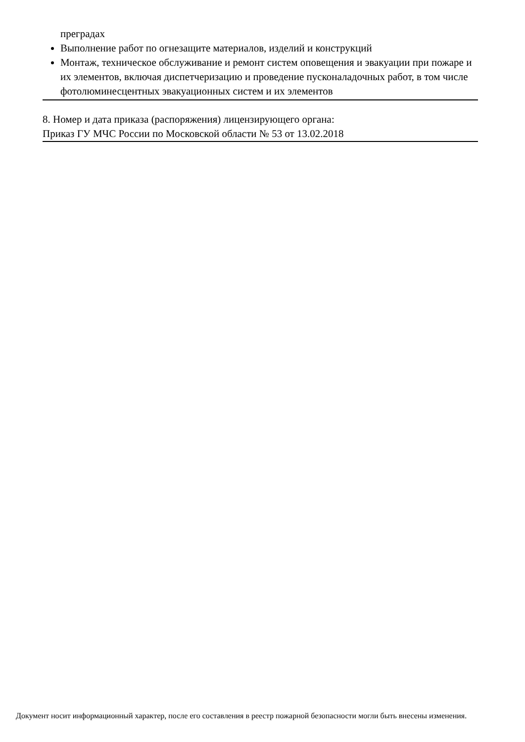преградах
Выполнение работ по огнезащите материалов, изделий и конструкций
Монтаж, техническое обслуживание и ремонт систем оповещения и эвакуации при пожаре и их элементов, включая диспетчеризацию и проведение пусконаладочных работ, в том числе фотолюминесцентных эвакуационных систем и их элементов
8. Номер и дата приказа (распоряжения) лицензирующего органа:
Приказ ГУ МЧС России по Московской области № 53 от 13.02.2018
Документ носит информационный характер, после его составления в реестр пожарной безопасности могли быть внесены изменения.